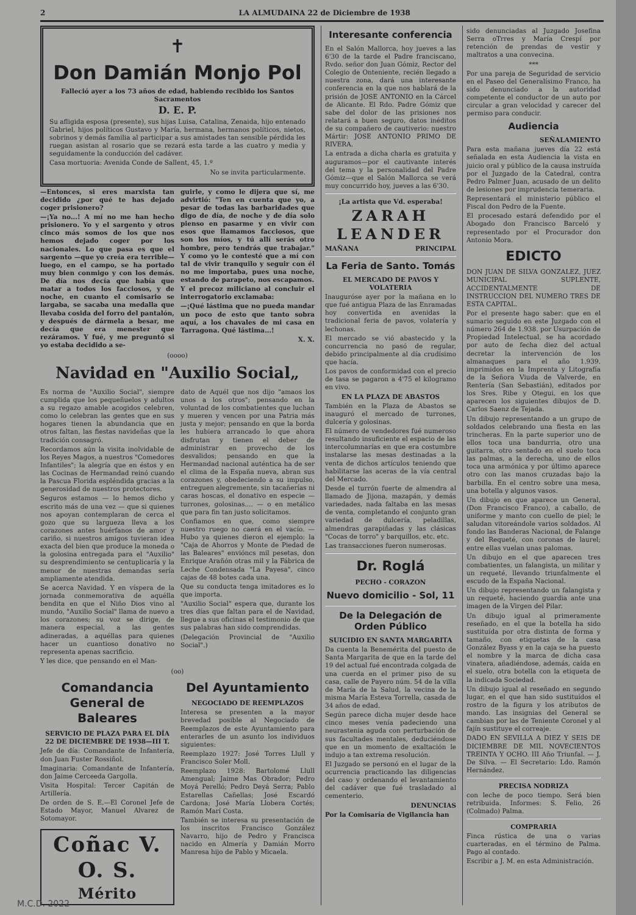2 LA ALMUDAINA 22 de Diciembre de 1938
✝
Don Damián Monjo Pol
Falleció ayer a los 73 años de edad, habiendo recibido los Santos Sacramentos
D. E. P.
Su afligida esposa (presente), sus hijas Luisa, Catalina, Zenaida, hijo entenado Gabriel, hijos políticos Gustavo y María, hermana, hermanos políticos, nietos, sobrinos y demás familia al participar a sus amistades tan sensible pérdida les ruegan asistan al rosario que se rezará esta tarde a las cuatro y media y seguidamente la conducción del cadáver.
Casa mortuoria: Avenida Conde de Sallent, 45, 1.º
No se invita particularmente.
—Entonces, si eres marxista tan decidido ¿por qué te has dejado coger prisionero?
—¡Ya no...! A mí no me han hecho prisionero. Yo y el sargento y otros cinco más somos de los que nos hemos dejado coger por los nacionales. Lo que pasa es que el sargento —que yo creía era terrible— luego, en el campo, se ha portado muy bien conmigo y con los demás. De día nos decía que había que matar a todos los facciosos, y de noche, en cuanto el comisario se largaba, se sacaba una medalla que llevaba cosida del forro del pantalón, y después de dármela a besar, me decía que era menester que rezáramos. Y fué, y me preguntó si yo estaba decidido a se-
guirle, y como le dijera que sí, me advirtió: "Ten en cuenta que yo, a pesar de todas las barbaridades que digo de día, de noche y de día solo pienso en pasarme y en vivir con esos que llamamos facciosos, que son los míos, y tú allí serás otro hombre, pero tendrás que trabajar." Y como yo le contesté que a mí con tal de vivir tranquilo y seguir con él no me importaba, pues una noche, estando de parapeto, nos escapamos.
Y el precoz miliciano al concluir el interrogatorio exclamaba:
—¡Qué lástima que no pueda mandar un poco de esto que tanto sobra aquí, a los chavales de mi casa en Tarragona. Qué lástima...!
X. X.
(oooo)
Navidad en "Auxilio Social„
Es norma de "Auxilio Social", siempre cumplida que los pequeñuelos y adultos a su regazo amable acogidos celebren, como lo celebran las gentes que en sus hogares tienen la abundancia que en otros faltan, las fiestas navideñas que la tradición consagró.
Recordamos aún la visita inolvidable de los Reyes Magos, a nuestros "Comedores Infantiles"; la alegría que en éstos y en las Cocinas de Hermandad reinó cuando la Pascua Florida espléndida gracias a la generosidad de nuestros protectores.
Seguros estamos — lo hemos dicho y escrito más de una vez — que si quienes nos apoyan contemplaran de cerca el gozo que su largueza lleva a los corazones antes huérfanos de amor y cariño, si nuestros amigos tuvieran idea exacta del bien que produce la moneda o la golosina entregada para el "Auxilio" su desprendimiento se centuplicaría y la menor de nuestras demandas sería ampliamente atendida.
Se acerca Navidad. Y en víspera de la jornada conmemorativa de aquélla bendita en que el Niño Dios vino al mundo, "Auxilio Social" llama de nuevo a los corazones; su voz se dirige, de manera especial, a las gentes adineradas, a aquéllas para quienes hacer un cuantioso donativo no representa apenas sacrificio.
Y les dice, que pensando en el Man-
dato de Aquél que nos dijo "amaos los unos a los otros"; pensando en la voluntad de los combatientes que luchan y mueren y vencen por una Patria más justa y mejor; pensando en que la borda les hubiera arrancado lo que ahora disfrutan y tienen el deber de administrar en provecho de los desvalidos; pensando en que la Hermandad nacional auténtica ha de ser el clima de la España nueva, abran sus corazones y, obedeciendo a su impulso, entreguen alegremente, sin tacañerías ni caras hoscas, el donativo en especie — turrones, golosinas.... — o en metálico que para fin tan justo solicitamos.
Confiamos en que, como siempre nuestro ruego no caerá en el vacío. —Hubo ya quienes dieron el ejemplo: la "Caja de Ahorros y Monte de Piedad de las Baleares" envióncs mil pesetas, don Enrique Arañón otras mil y la Fábrica de Leche Condensada "La Payesa", cinco cajas de 48 botes cada una.
Que su conducta tenga imitadores es lo que importa.
"Auxilio Social" espera que, durante los tres días que faltan para el de Navidad, llegue a sus oficinas el testimonio de que sus palabras han sido comprendidas.
(Delegación Provincial de "Auxilio Social".)
(oo)
Comandancia General de Baleares
SERVICIO DE PLAZA PARA EL DÍA 22 DE DICIEMBRE DE 1938—III T.
Jefe de día: Comandante de Infantería, don Juan Fuster Rossiñol.
Imaginaria: Comandante de Infantería, don Jaime Cerceeda Gargolla.
Visita Hospital: Tercer Capitán de Artillería.
De orden de S. E.—El Coronel Jefe de Estado Mayor, Manuel Alvarez de Sotomayor.
Coñac V. O. S.
Mérito
Del Ayuntamiento
NEGOCIADO DE REEMPLAZOS
Interesa se presenten a la mayor brevedad posible al Negociado de Reemplazos de este Ayuntamiento para enterarles de un asunto los individuos siguientes:
Reemplazo 1927: José Torres Llull y Francisco Soler Moll.
Reemplazo 1928: Bartolomé Llull Amengual; Jaime Mas Obrador; Pedro Moyá Perelló; Pedro Deyá Serra; Pablo Estarellas Cañellas; José Escardó Cardona; José María Llobera Cortés; Ramón Marí Costa.
También se interesa su presentación de los inscritos Francisco González Navarro, hijo de Pedro y Francisca nacido en Almería y Damián Morro Manresa hijo de Pablo y Micaela.
Interesante conferencia
En el Salón Mallorca, hoy jueves a las 6'30 de la tarde el Padre franciscano, Rvdo. señor don Juan Gómiz, Rector del Colegio de Onteniente, recién llegado a nuestra zona, dará una interesante conferencia en la que nos hablará de la prisión de JOSE ANTONIO en la Cárcel de Alicante. El Rdo. Padre Gómiz que sabe del dolor de las prisiones nos relatará a buen seguro, datos inéditos de su compañero de cautiverio: nuestro Mártir: JOSE ANTONIO PRIMO DE RIVERA.
La entrada a dicha charla es gratuita y auguramos—por el cautivante interés del tema y la personalidad del Padre Gómiz—que el Salón Mallorca se verá muy concurrido hoy, jueves a las 6'30.
¡La artista que Vd. esperaba!
ZARAH LEANDER
MAÑANA PRINCIPAL
La Feria de Santo. Tomás
EL MERCADO DE PAVOS Y VOLATERIA
Inauguróse ayer por la mañana en lo que fué antigua Plaza de las Enramadas hoy convertida en avenidas la tradicional feria de pavos, volatería y lechonas.
El mercado se vió abastecido y la concurrencia no pasó de regular, debido principalmente al día crudísimo que hacía.
Los pavos de conformidad con el precio de tasa se pagaron a 4'75 el kilogramo en vivo.
EN LA PLAZA DE ABASTOS
También en la Plaza de Abastos se inauguró el mercado de turrones, dulcería y golosinas.
El número de vendedores fué numeroso resultando insuficiente el espacio de las intercolumnarías en que era costumbre instalarse las mesas destinadas a la venta de dichos artículos teniendo que habilitarse las aceras de la vía central del Mercado.
Desde el turrón fuerte de almendra al llamado de Jijona, mazapán, y demás variedades, nada faltaba en las mesas de venta, completando el conjunto gran variedad de dulcería, peladillas, almendras garapiñadas y las clásicas "Cocas de torro" y barquillos, etc. etc.
Las transacciones fueron numerosas.
Dr. Roglá
PECHO - CORAZON
Nuevo domicilio - Sol, 11
De la Delegación de Orden Público
SUICIDIO EN SANTA MARGARITA
Da cuenta la Benemérita del puesto de Santa Margarita de que en la tarde del 19 del actual fué encontrada colgada de una cuerda en el primer piso de su casa, calle de Payero núm. 54 de la villa de María de la Salud, la vecina de la misma María Esteva Torrella, casada de 34 años de edad.
Según parece dicha mujer desde hace cinco meses venía padeciendo una neurastenia aguda con perturbación de sus facultades mentales, deduciéndose que en un momento de exaltación le indujo a tan extrema resolución.
El Juzgado se personó en el lugar de la ocurrencia practicando las diligencias del caso y ordenando el levantamiento del cadáver que fué trasladado al cementerio.
DENUNCIAS
Por la Comisaría de Vigilancia han
sido denunciadas al Juzgado Josefina Serra oTrres y María Crespí por retención de prendas de vestir y maltratos a una convecina.
***
Por una pareja de Seguridad de servicio en el Paseo del Generalísimo Franco, ha sido denunciado a la autoridad competente el conductor de un auto por circular a gran velocidad y carecer del permiso para conducir.
Audiencia
SEÑALAMIENTO
Para esta mañana jueves día 22 está señalada en esta Audiencia la vista en juicio oral y público de la causa instruída por el Juzgado de la Catedral, contra Pedro Palmer Juan, acusado de un delito de lesiones por imprudencia temeraria.
Representará el ministerio público el Fiscal don Pedro de la Fuente.
El procesado estará defendido por el Abogado don Francisco Barceló y representado por el Procurador don Antonio Mora.
EDICTO
DON JUAN DE SILVA GONZALEZ, JUEZ MUNICIPAL SUPLENTE, ACCIDENTALMENTE DE INSTRUCCION DEL NUMERO TRES DE ESTA CAPITAL.
Por el presente hago saber: que en el sumario seguido en este Juzgado con el número 264 de 1.938. por Usurpación de Propiedad Intelectual, se ha acordado por auto de fecha diez del actual decretar la intervención de los almanaques para el año 1.939. imprimidos en la Imprenta y Litografía de la Señora Viuda de Valverde, en Rentería (San Sebastián), editados por los Sres. Ribe y Otegui, en los que aparecen los siguientes dibujos de D. Carlos Saenz de Tejada.
Un dibujo representando a un grupo de soldados celebrando una fiesta en las trincheras. En la parte superior uno de ellos toca una bandurria, otro una guitarra, otro sentado en el suelo toca las palmas, a la derecha, uno de ellos toca una armónica y por último aparece otro con las manos cruzadas bajo la barbilla. En el centro sobre una mesa, una botella y algunos vasos.
Un dibujo en que aparece un General, (Don Francisco Franco), a caballo, de uniforme y manto con cuello de piel; le saludan vitoreándole varios soldados. Al fondo las Banderas Nacional, de Falange y del Requeté, con coronas de laurel; entre ellas vuelan unas palomas.
Un dibujo en el que aparecen tres combatientes, un falangista, un militar y un requeté, llevando triunfalmente el escudo de la España Nacional.
Un dibujo representando un falangista y un requeté, haciendo guardia ante una imagen de la Virgen del Pilar.
Un dibujo igual al primeramente reseñado, en el que la botella ha sido sustituída por otra distinta de forma y tamaño, con etiquetas de la casa González Byass y en la caja se ha puesto el nombre y la marca de dicha casa vinatera, añadiéndose, además, caída en el suelo, otra botella con la etiqueta de la indicada Sociedad.
Un dibujo igual al reseñado en segundo lugar, en el que han sido sustituídos el rostro de la figura y los atributos de mando. Las insignias del General se cambian por las de Teniente Coronel y al fajín sustituye el correaje.
DADO EN SEVILLA A DIEZ Y SEIS DE DICIEMBRE DE MIL NOVECIENTOS TREINTA Y OCHO. III Año Triunfal. — J. De Silva. — El Secretario: Ldo. Ramón Hernández.
PRECISA NODRIZA
con leche de poco tiempo. Será bien retribuida. Informes: S. Felio, 26 (Colmado) Palma.
COMPRARIA
Finca rústica de una o varias cuarteradas, en el término de Palma. Pago al contado.
Escribir a J. M. en esta Administración.
M.C.D. 2022